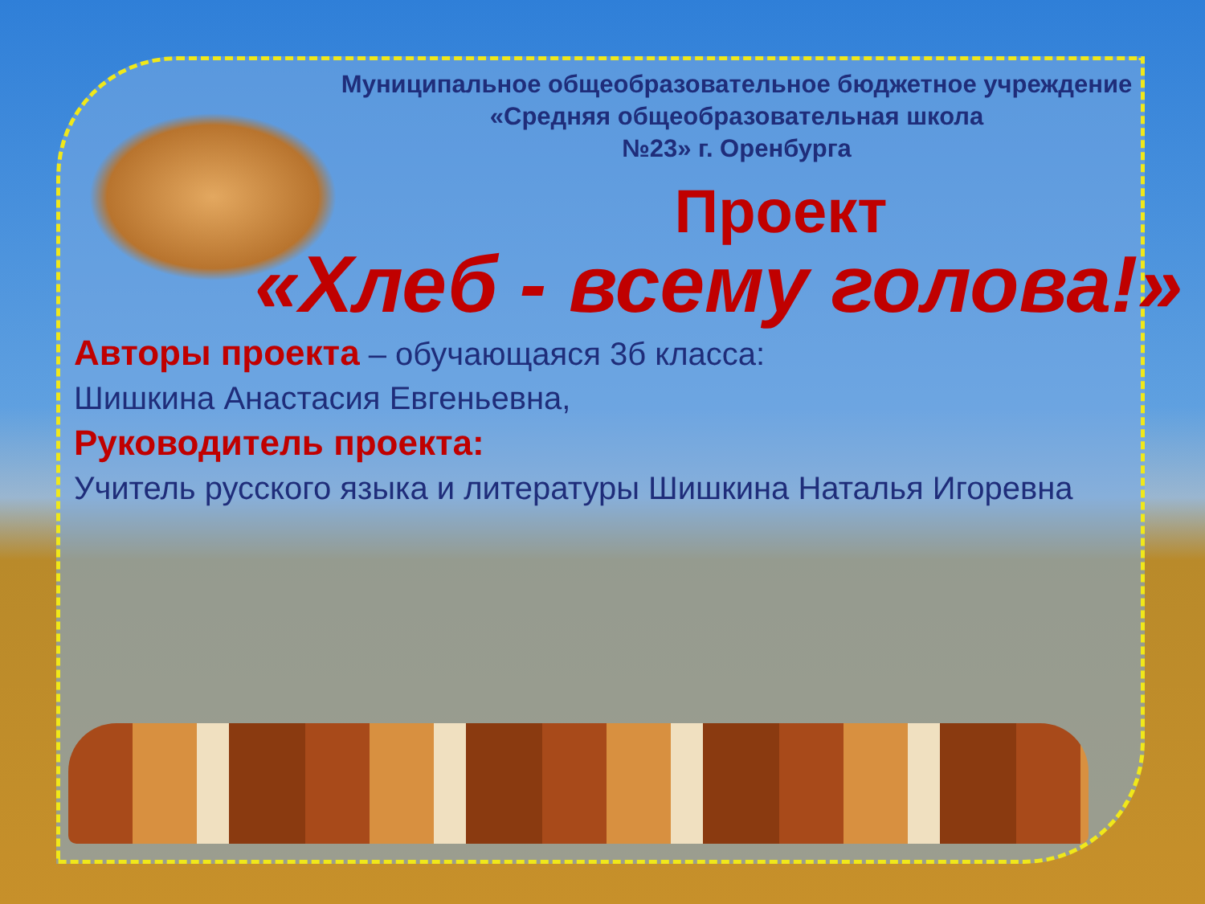Муниципальное общеобразовательное бюджетное учреждение
«Средняя общеобразовательная школа
№23» г. Оренбурга
Проект
«Хлеб - всему голова!»
Авторы проекта – обучающаяся 3б класса:
Шишкина Анастасия Евгеньевна,
Руководитель проекта:
Учитель русского языка и литературы Шишкина Наталья Игоревна